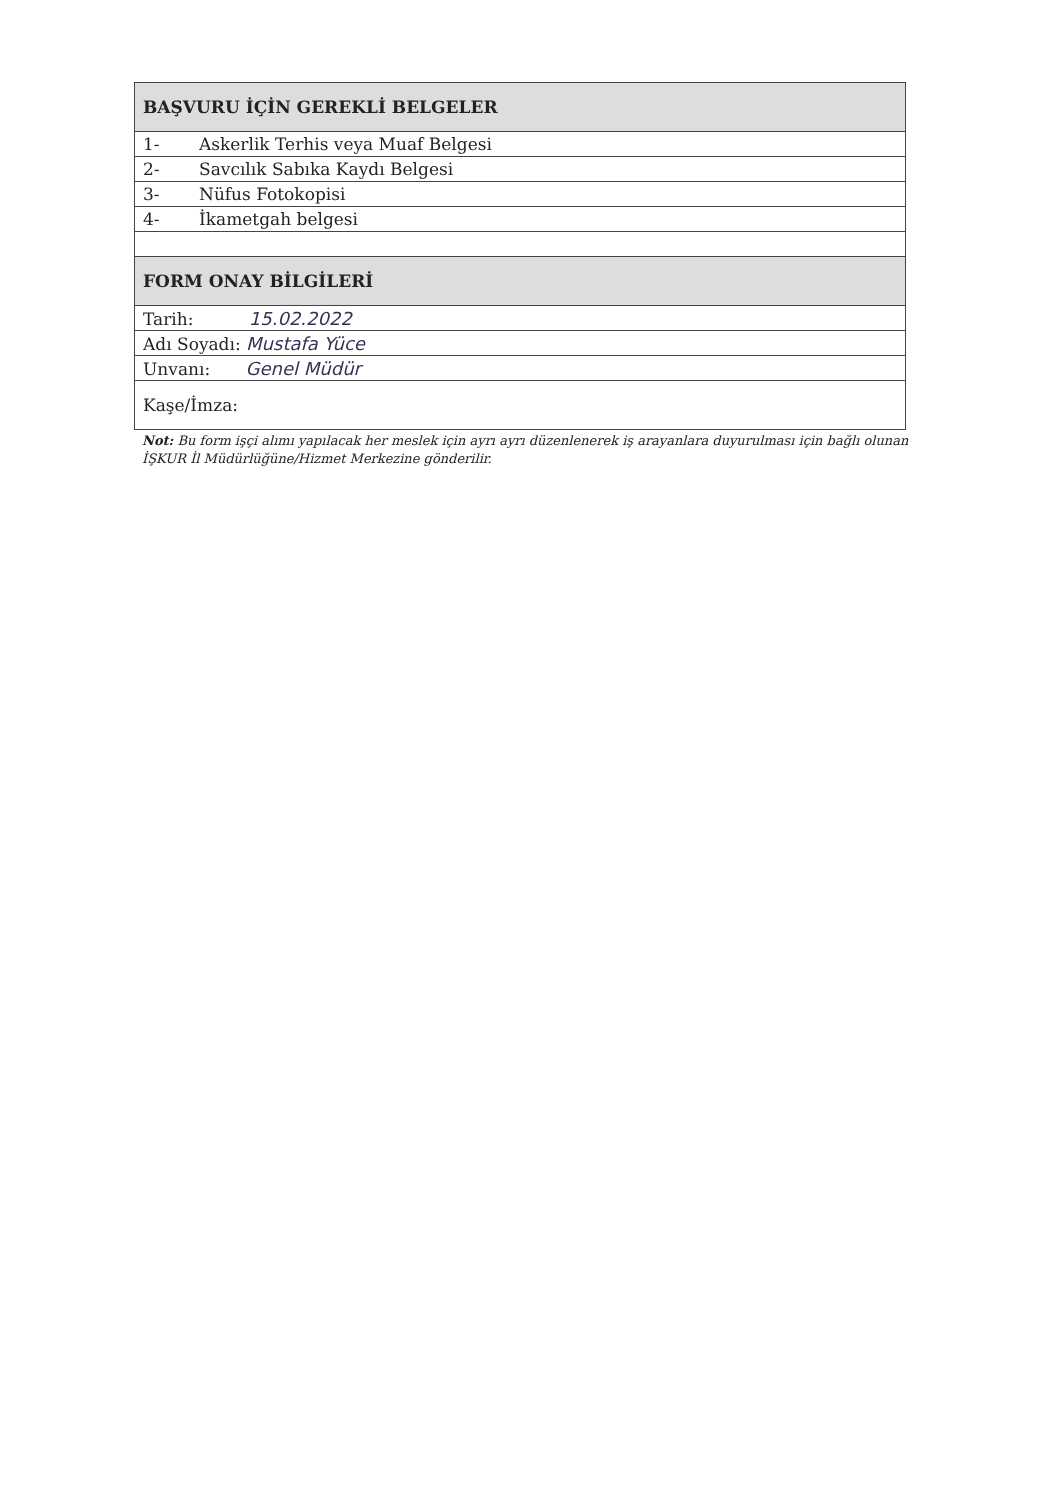| BAŞVURU İÇİN GEREKLİ BELGELER | |
| 1- | Askerlik Terhis veya Muaf Belgesi |
| 2- | Savcılık Sabıka Kaydı Belgesi |
| 3- | Nüfus Fotokopisi |
| 4- | İkametgah belgesi |
| FORM ONAY BİLGİLERİ | |
| Tarih: 15.02.2022 | |
| Adı Soyadı: Mustafa Yüce | |
| Unvanı: Genel Müdür | |
| Kaşe/İmza: | |
Not: Bu form işçi alımı yapılacak her meslek için ayrı ayrı düzenlenerek iş arayanlara duyurulması için bağlı olunan İŞKUR İl Müdürlüğüne/Hizmet Merkezine gönderilir.